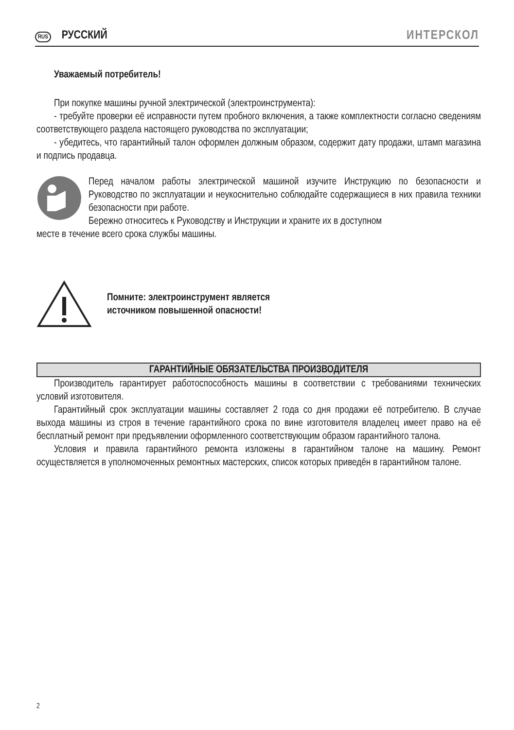RUS РУССКИЙ ИНТЕРСКОЛ
Уважаемый потребитель!
При покупке машины ручной электрической (электроинструмента):
- требуйте проверки её исправности путем пробного включения, а также комплектности согласно сведениям соответствующего раздела настоящего руководства по эксплуатации;
- убедитесь, что гарантийный талон оформлен должным образом, содержит дату продажи, штамп магазина и подпись продавца.
Перед началом работы электрической машиной изучите Инструкцию по безопасности и Руководство по эксплуатации и неукоснительно соблюдайте содержащиеся в них правила техники безопасности при работе.
Бережно относитесь к Руководству и Инструкции и храните их в доступном
месте в течение всего срока службы машины.
Помните: электроинструмент является
источником повышенной опасности!
ГАРАНТИЙНЫЕ ОБЯЗАТЕЛЬСТВА ПРОИЗВОДИТЕЛЯ
Производитель гарантирует работоспособность машины в соответствии с требованиями технических условий изготовителя.
Гарантийный срок эксплуатации машины составляет 2 года со дня продажи её потребителю. В случае выхода машины из строя в течение гарантийного срока по вине изготовителя владелец имеет право на её бесплатный ремонт при предъявлении оформленного соответствующим образом гарантийного талона.
Условия и правила гарантийного ремонта изложены в гарантийном талоне на машину. Ремонт осуществляется в уполномоченных ремонтных мастерских, список которых приведён в гарантийном талоне.
2